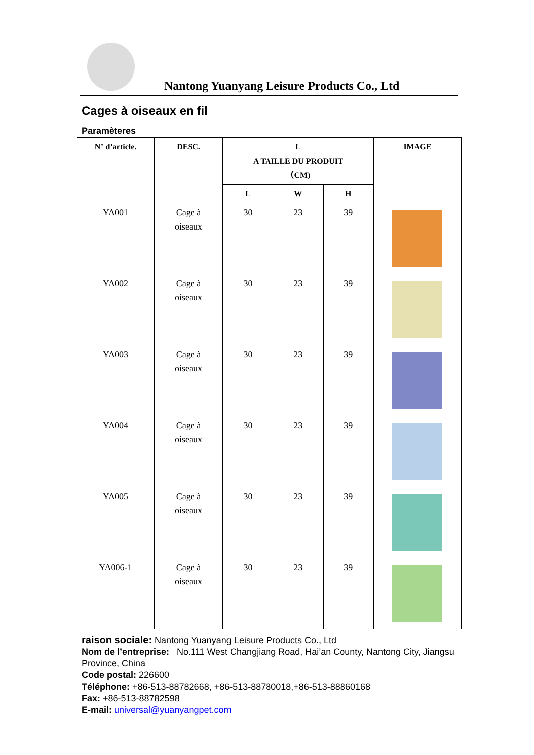Nantong Yuanyang Leisure Products Co., Ltd
Cages à oiseaux en fil
Paramèteres
| N° d’article. | DESC. | L A TAILLE DU PRODUIT （CM) | | | IMAGE |
| --- | --- | --- | --- | --- | --- |
| | | L | W | H | |
| YA001 | Cage à oiseaux | 30 | 23 | 39 | |
| YA002 | Cage à oiseaux | 30 | 23 | 39 | |
| YA003 | Cage à oiseaux | 30 | 23 | 39 | |
| YA004 | Cage à oiseaux | 30 | 23 | 39 | |
| YA005 | Cage à oiseaux | 30 | 23 | 39 | |
| YA006-1 | Cage à oiseaux | 30 | 23 | 39 | |
raison sociale: Nantong Yuanyang Leisure Products Co., Ltd
Nom de l’entreprise: No.111 West Changjiang Road, Hai’an County, Nantong City, Jiangsu Province, China
Code postal: 226600
Téléphone: +86-513-88782668, +86-513-88780018,+86-513-88860168
Fax: +86-513-88782598
E-mail: universal@yuanyangpet.com